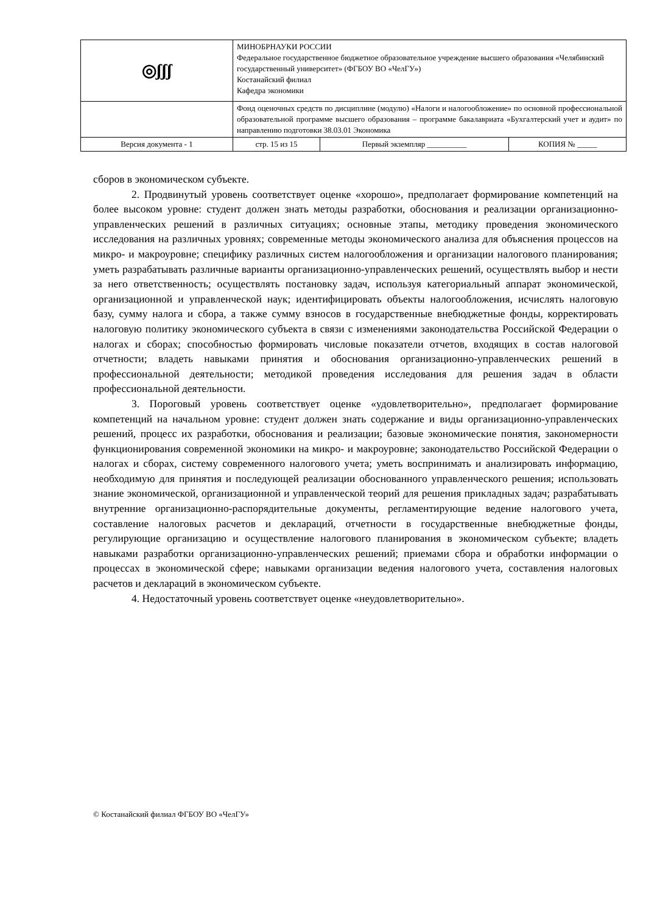| ◎ʃʃʃ | МИНОБРНАУКИ РОССИИ Федеральное государственное бюджетное образовательное учреждение высшего образования «Челябинский государственный университет» (ФГБОУ ВО «ЧелГУ») Костанайский филиал Кафедра экономики | | |
| | Фонд оценочных средств по дисциплине (модулю) «Налоги и налогообложение» по основной профессиональной образовательной программе высшего образования – программе бакалавриата «Бухгалтерский учет и аудит» по направлению подготовки 38.03.01 Экономика | | |
| Версия документа - 1 | стр. 15 из 15 | Первый экземпляр __________ | КОПИЯ № _____ |
сборов в экономическом субъекте.
2. Продвинутый уровень соответствует оценке «хорошо», предполагает формирование компетенций на более высоком уровне: студент должен знать методы разработки, обоснования и реализации организационно-управленческих решений в различных ситуациях; основные этапы, методику проведения экономического исследования на различных уровнях; современные методы экономического анализа для объяснения процессов на микро- и макроуровне; специфику различных систем налогообложения и организации налогового планирования; уметь разрабатывать различные варианты организационно-управленческих решений, осуществлять выбор и нести за него ответственность; осуществлять постановку задач, используя категориальный аппарат экономической, организационной и управленческой наук; идентифицировать объекты налогообложения, исчислять налоговую базу, сумму налога и сбора, а также сумму взносов в государственные внебюджетные фонды, корректировать налоговую политику экономического субъекта в связи с изменениями законодательства Российской Федерации о налогах и сборах; способностью формировать числовые показатели отчетов, входящих в состав налоговой отчетности; владеть навыками принятия и обоснования организационно-управленческих решений в профессиональной деятельности; методикой проведения исследования для решения задач в области профессиональной деятельности.
3. Пороговый уровень соответствует оценке «удовлетворительно», предполагает формирование компетенций на начальном уровне: студент должен знать содержание и виды организационно-управленческих решений, процесс их разработки, обоснования и реализации; базовые экономические понятия, закономерности функционирования современной экономики на микро- и макроуровне; законодательство Российской Федерации о налогах и сборах, систему современного налогового учета; уметь воспринимать и анализировать информацию, необходимую для принятия и последующей реализации обоснованного управленческого решения; использовать знание экономической, организационной и управленческой теорий для решения прикладных задач; разрабатывать внутренние организационно-распорядительные документы, регламентирующие ведение налогового учета, составление налоговых расчетов и деклараций, отчетности в государственные внебюджетные фонды, регулирующие организацию и осуществление налогового планирования в экономическом субъекте; владеть навыками разработки организационно-управленческих решений; приемами сбора и обработки информации о процессах в экономической сфере; навыками организации ведения налогового учета, составления налоговых расчетов и деклараций в экономическом субъекте.
4. Недостаточный уровень соответствует оценке «неудовлетворительно».
© Костанайский филиал ФГБОУ ВО «ЧелГУ»